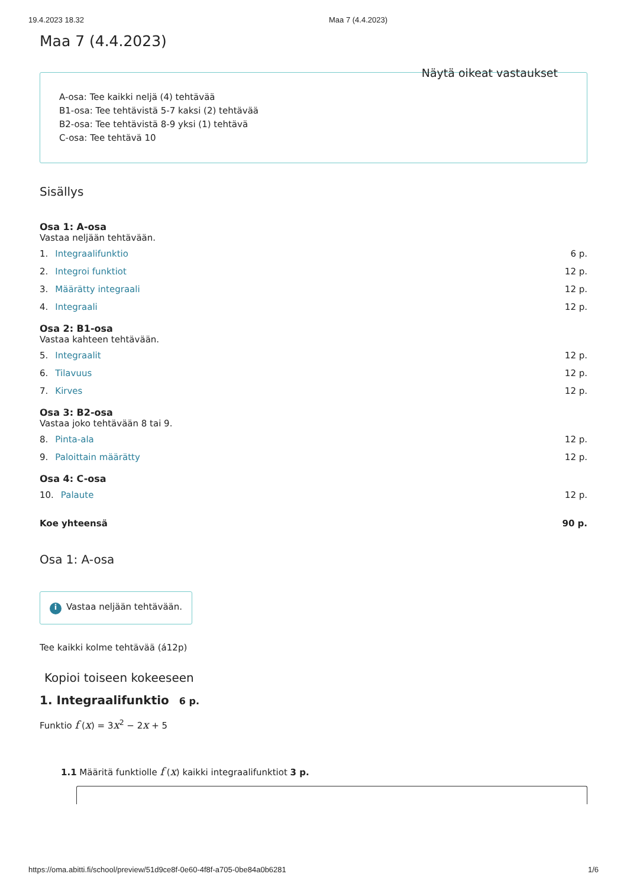19.4.2023 18.32 Maa 7 (4.4.2023)
Maa 7 (4.4.2023)
Näytä oikeat vastaukset
A-osa: Tee kaikki neljä (4) tehtävää
B1-osa: Tee tehtävistä 5-7 kaksi (2) tehtävää
B2-osa: Tee tehtävistä 8-9 yksi (1) tehtävä
C-osa: Tee tehtävä 10
Sisällys
Osa 1: A-osa
Vastaa neljään tehtävään.
1. Integraalifunktio 6 p.
2. Integroi funktiot 12 p.
3. Määrätty integraali 12 p.
4. Integraali 12 p.
Osa 2: B1-osa
Vastaa kahteen tehtävään.
5. Integraalit 12 p.
6. Tilavuus 12 p.
7. Kirves 12 p.
Osa 3: B2-osa
Vastaa joko tehtävään 8 tai 9.
8. Pinta-ala 12 p.
9. Paloittain määrätty 12 p.
Osa 4: C-osa
10. Palaute 12 p.
Koe yhteensä 90 p.
Osa 1: A-osa
i Vastaa neljään tehtävään.
Tee kaikki kolme tehtävää (á12p)
Kopioi toiseen kokeeseen
1. Integraalifunktio 6 p.
Funktio f (x) = 3x<sup>2</sup> − 2x + 5
1.1 Määritä funktiolle f (x) kaikki integraalifunktiot 3 p.
https://oma.abitti.fi/school/preview/51d9ce8f-0e60-4f8f-a705-0be84a0b6281 1/6